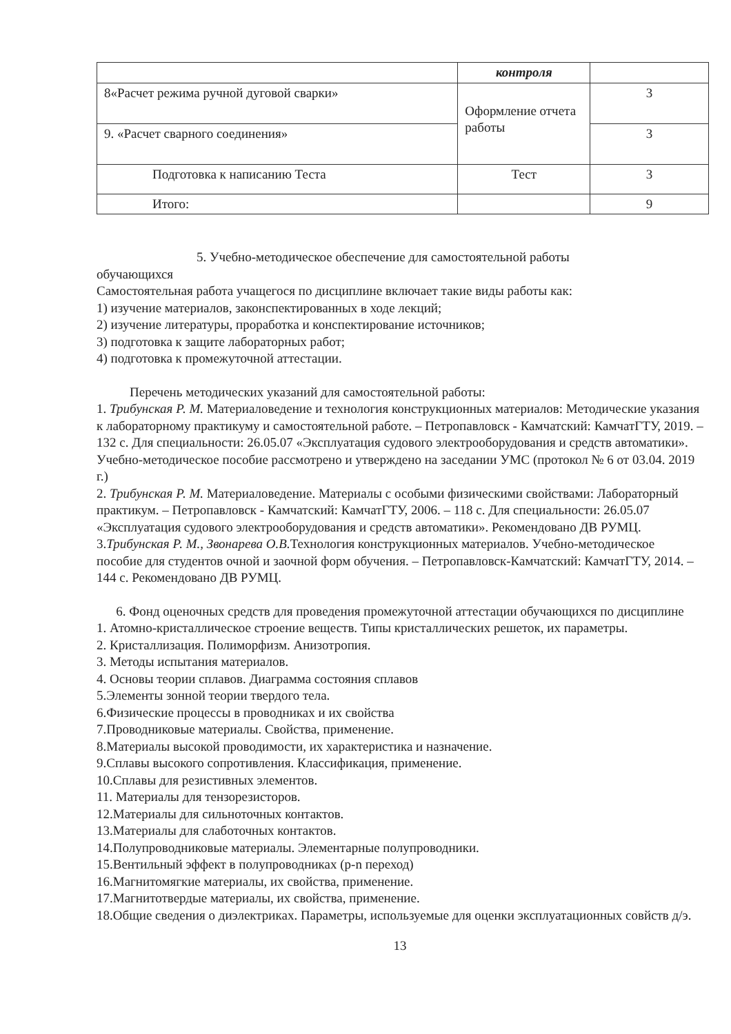| | контроля | |
| 8«Расчет режима ручной дуговой сварки» | Оформление отчета работы | 3 |
| 9. «Расчет сварного соединения» | | 3 |
| Подготовка к написанию Теста | Тест | 3 |
| Итого: | | 9 |
5. Учебно-методическое обеспечение для самостоятельной работы
обучающихся
Самостоятельная работа учащегося по дисциплине включает такие виды работы как:
1) изучение материалов, законспектированных в ходе лекций;
2) изучение литературы, проработка и конспектирование источников;
3) подготовка к защите лабораторных работ;
4) подготовка к промежуточной аттестации.
Перечень методических указаний для самостоятельной работы:
1. Трибунская Р. М. Материаловедение и технология конструкционных материалов: Методические указания к лабораторному практикуму и самостоятельной работе. – Петропавловск - Камчатский: КамчатГТУ, 2019. – 132 с. Для специальности: 26.05.07 «Эксплуатация судового электрооборудования и средств автоматики». Учебно-методическое пособие рассмотрено и утверждено на заседании УМС (протокол № 6 от 03.04. 2019 г.)
2. Трибунская Р. М. Материаловедение. Материалы с особыми физическими свойствами: Лабораторный практикум. – Петропавловск - Камчатский: КамчатГТУ, 2006. – 118 с. Для специальности: 26.05.07 «Эксплуатация судового электрооборудования и средств автоматики». Рекомендовано ДВ РУМЦ.
3.Трибунская Р. М., Звонарева О.В. Технология конструкционных материалов. Учебно-методическое пособие для студентов очной и заочной форм обучения. – Петропавловск-Камчатский: КамчатГТУ, 2014. – 144 с. Рекомендовано ДВ РУМЦ.
6. Фонд оценочных средств для проведения промежуточной аттестации обучающихся по дисциплине
1. Атомно-кристаллическое строение веществ. Типы кристаллических решеток, их параметры.
2. Кристаллизация. Полиморфизм. Анизотропия.
3. Методы испытания материалов.
4. Основы теории сплавов. Диаграмма состояния сплавов
5.Элементы зонной теории твердого тела.
6.Физические процессы в проводниках и их свойства
7.Проводниковые материалы. Свойства, применение.
8.Материалы высокой проводимости, их характеристика и назначение.
9.Сплавы высокого сопротивления. Классификация, применение.
10.Сплавы для резистивных элементов.
11. Материалы для тензорезисторов.
12.Материалы для сильноточных контактов.
13.Материалы для слаботочных контактов.
14.Полупроводниковые материалы. Элементарные полупроводники.
15.Вентильный эффект в полупроводниках (p-n переход)
16.Магнитомягкие материалы, их свойства, применение.
17.Магнитотвердые материалы, их свойства, применение.
18.Общие сведения о диэлектриках. Параметры, используемые для оценки эксплуатационных совйств д/э.
13